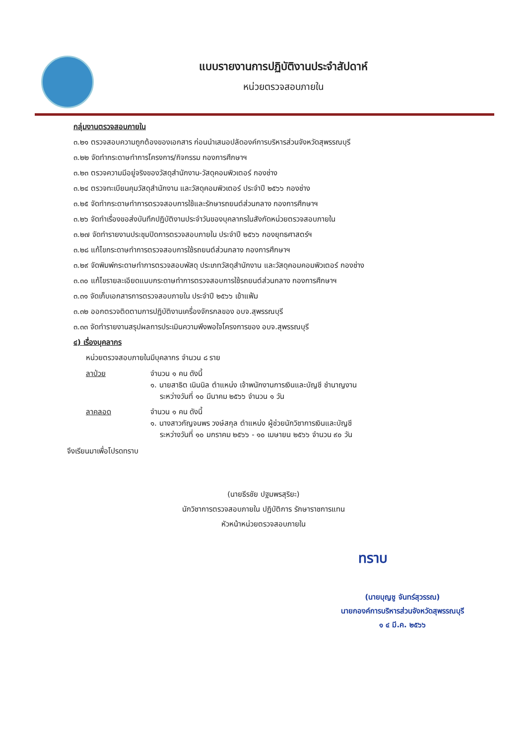แบบรายงานการปฏิบัติงานประจำสัปดาห์
หน่วยตรวจสอบภายใน
กลุ่มงานตรวจสอบภายใน
๓.๒๑ ตรวจสอบความถูกต้องของเอกสาร ก่อนนำเสนอปลัดองค์การบริหารส่วนจังหวัดสุพรรณบุรี
๓.๒๒ จัดทำกระดาษทำการโครงการ/กิจกรรม กองการศึกษาฯ
๓.๒๓ ตรวจความมีอยู่จริงของวัสดุสำนักงาน-วัสดุคอมพิวเตอร์ กองช่าง
๓.๒๔ ตรวจทะเบียนคุมวัสดุสำนักงาน และวัสดุคอมพิวเตอร์ ประจำปี ๒๕๖๖ กองช่าง
๓.๒๕ จัดทำกระดาษทำการตรวจสอบการใช้และรักษารถยนต์ส่วนกลาง กองการศึกษาฯ
๓.๒๖ จัดทำเรื่องขอส่งบันทึกปฏิบัติงานประจำวันของบุคลากรในสังกัดหน่วยตรวจสอบภายใน
๓.๒๗ จัดทำรายงานประชุมปิดการตรวจสอบภายใน ประจำปี ๒๕๖๖ กองยุทธศาสตร์ฯ
๓.๒๘ แก้ไขกระดาษทำการตรวจสอบการใช้รถยนต์ส่วนกลาง กองการศึกษาฯ
๓.๒๙ จัดพิมพ์กระดาษทำการตรวจสอบพัสดุ ประเภทวัสดุสำนักงาน และวัสดุคอมคอมพิวเตอร์ กองช่าง
๓.๓๐ แก้ไขรายละเอียดแนบกระดาษทำการตรวจสอบการใช้รถยนต์ส่วนกลาง กองการศึกษาฯ
๓.๓๑ จัดเก็บเอกสารการตรวจสอบภายใน ประจำปี ๒๕๖๖ เข้าแฟ้ม
๓.๓๒ ออกตรวจติดตามการปฏิบัติงานเครื่องจักรกลของ อบจ.สุพรรณบุรี
๓.๓๓ จัดทำรายงานสรุปผลการประเมินความพึงพอใจโครงการของ อบจ.สุพรรณบุรี
๔) เรื่องบุคลากร
หน่วยตรวจสอบภายในมีบุคลากร จำนวน ๘ ราย
ลาป่วย จำนวน ๑ คน ดังนี้
๑. นายสาธิต เนินนิล ตำแหน่ง เจ้าพนักงานการเงินและบัญชี ชำนาญงาน
ระหว่างวันที่ ๑๐ มีนาคม ๒๕๖๖ จำนวน ๑ วัน
ลาคลอด จำนวน ๑ คน ดังนี้
๑. นางสาวกัญจนพร วงษ์สกุล ตำแหน่ง ผู้ช่วยนักวิชาการเงินและบัญชี
ระหว่างวันที่ ๑๐ มกราคม ๒๕๖๖ - ๑๐ เมษายน ๒๕๖๖ จำนวน ๙๐ วัน
จึงเรียนมาเพื่อโปรดทราบ
(นายธีรชัย ปฐมพรสุริยะ)
นักวิชาการตรวจสอบภายใน ปฏิบัติการ รักษาราชการแทน
หัวหน้าหน่วยตรวจสอบภายใน
ทราบ
(นายบุญชู จันทร์สุวรรณ)
นายกองค์การบริหารส่วนจังหวัดสุพรรณบุรี
๑ ๔ มี.ค. ๒๕๖๖